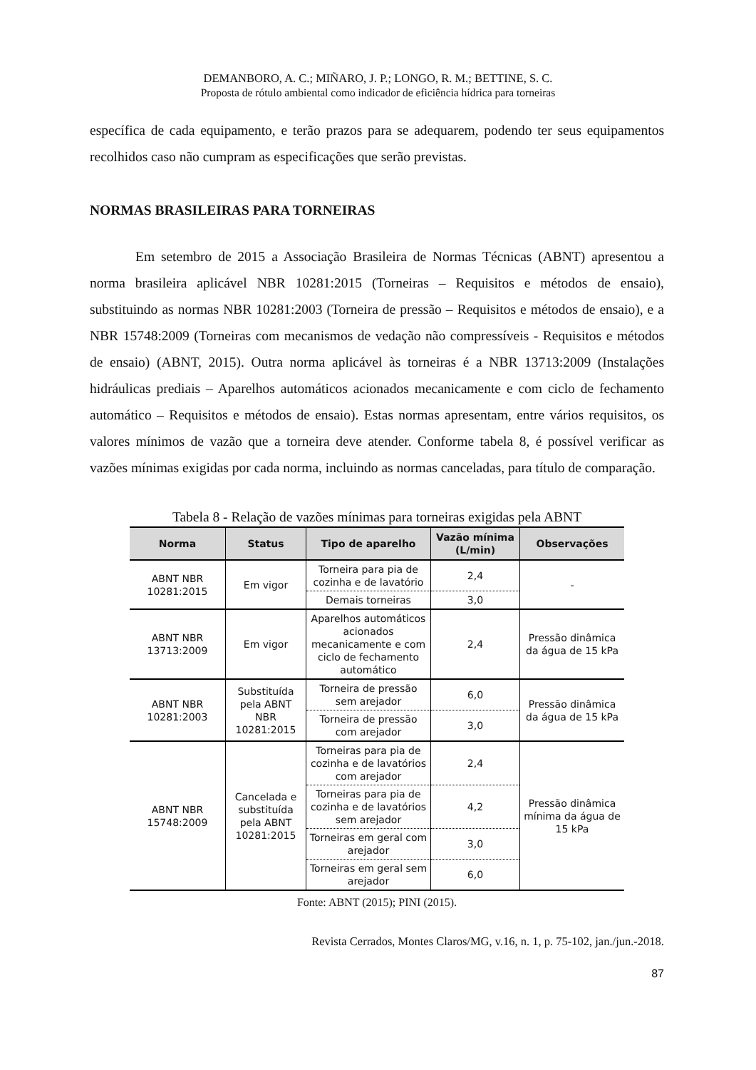DEMANBORO, A. C.; MIÑARO, J. P.; LONGO, R. M.; BETTINE, S. C.
Proposta de rótulo ambiental como indicador de eficiência hídrica para torneiras
específica de cada equipamento, e terão prazos para se adequarem, podendo ter seus equipamentos recolhidos caso não cumpram as especificações que serão previstas.
NORMAS BRASILEIRAS PARA TORNEIRAS
Em setembro de 2015 a Associação Brasileira de Normas Técnicas (ABNT) apresentou a norma brasileira aplicável NBR 10281:2015 (Torneiras – Requisitos e métodos de ensaio), substituindo as normas NBR 10281:2003 (Torneira de pressão – Requisitos e métodos de ensaio), e a NBR 15748:2009 (Torneiras com mecanismos de vedação não compressíveis - Requisitos e métodos de ensaio) (ABNT, 2015). Outra norma aplicável às torneiras é a NBR 13713:2009 (Instalações hidráulicas prediais – Aparelhos automáticos acionados mecanicamente e com ciclo de fechamento automático – Requisitos e métodos de ensaio). Estas normas apresentam, entre vários requisitos, os valores mínimos de vazão que a torneira deve atender. Conforme tabela 8, é possível verificar as vazões mínimas exigidas por cada norma, incluindo as normas canceladas, para título de comparação.
Tabela 8 - Relação de vazões mínimas para torneiras exigidas pela ABNT
| Norma | Status | Tipo de aparelho | Vazão mínima (L/min) | Observações |
| --- | --- | --- | --- | --- |
| ABNT NBR 10281:2015 | Em vigor | Torneira para pia de cozinha e de lavatório | 2,4 | - |
| | | Demais torneiras | 3,0 | |
| ABNT NBR 13713:2009 | Em vigor | Aparelhos automáticos acionados mecanicamente e com ciclo de fechamento automático | 2,4 | Pressão dinâmica da água de 15 kPa |
| ABNT NBR 10281:2003 | Substituída pela ABNT NBR 10281:2015 | Torneira de pressão sem arejador | 6,0 | Pressão dinâmica da água de 15 kPa |
| | | Torneira de pressão com arejador | 3,0 | |
| ABNT NBR 15748:2009 | Cancelada e substituída pela ABNT 10281:2015 | Torneiras para pia de cozinha e de lavatórios com arejador | 2,4 | Pressão dinâmica mínima da água de 15 kPa |
| | | Torneiras para pia de cozinha e de lavatórios sem arejador | 4,2 | |
| | | Torneiras em geral com arejador | 3,0 | |
| | | Torneiras em geral sem arejador | 6,0 | |
Fonte: ABNT (2015); PINI (2015).
Revista Cerrados, Montes Claros/MG, v.16, n. 1, p. 75-102, jan./jun.-2018.
87